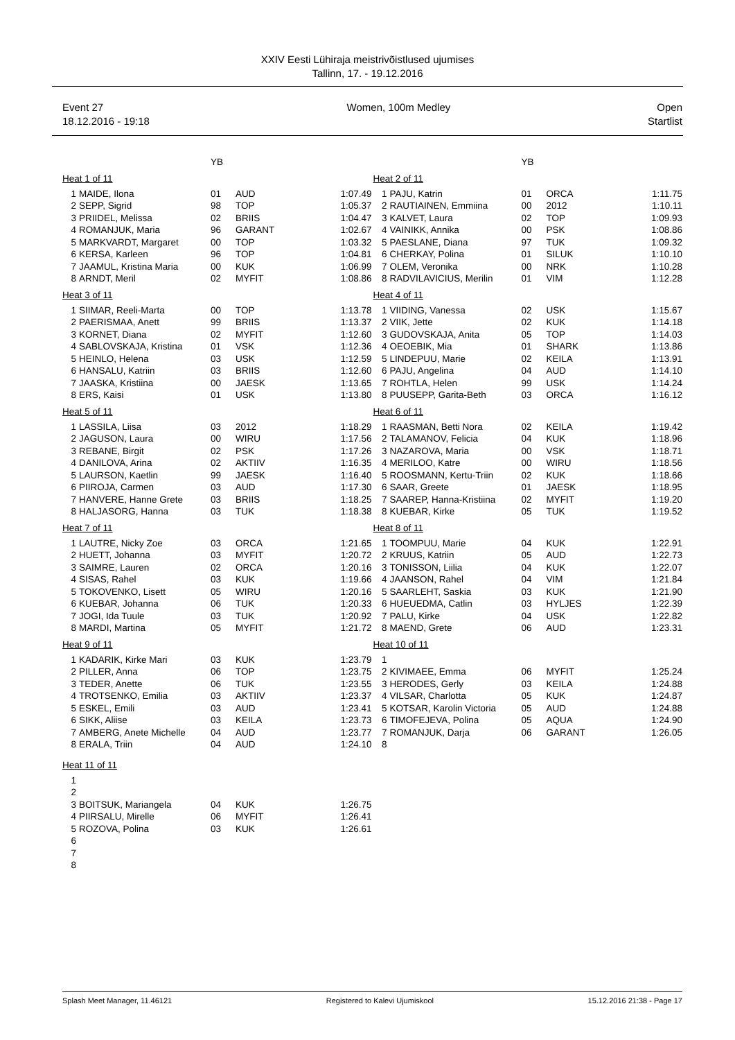XXIV Eesti Lühiraja meistrivõistlused ujumises
Tallinn, 17. - 19.12.2016
Event 27
18.12.2016 - 19:18
Women, 100m Medley Open
Startlist
| | | YB | | |
| --- | --- | --- | --- | --- |
| Heat 1 of 11 | | | | |
| 1 | MAIDE, Ilona | 01 | AUD | 1:07.49 |
| 2 | SEPP, Sigrid | 98 | TOP | 1:05.37 |
| 3 | PRIIDEL, Melissa | 02 | BRIIS | 1:04.47 |
| 4 | ROMANJUK, Maria | 96 | GARANT | 1:02.67 |
| 5 | MARKVARDT, Margaret | 00 | TOP | 1:03.32 |
| 6 | KERSA, Karleen | 96 | TOP | 1:04.81 |
| 7 | JAAMUL, Kristina Maria | 00 | KUK | 1:06.99 |
| 8 | ARNDT, Meril | 02 | MYFIT | 1:08.86 |
| Heat 3 of 11 | | | | |
| 1 | SIIMAR, Reeli-Marta | 00 | TOP | 1:13.78 |
| 2 | PAERISMAA, Anett | 99 | BRIIS | 1:13.37 |
| 3 | KORNET, Diana | 02 | MYFIT | 1:12.60 |
| 4 | SABLOVSKAJA, Kristina | 01 | VSK | 1:12.36 |
| 5 | HEINLO, Helena | 03 | USK | 1:12.59 |
| 6 | HANSALU, Katriin | 03 | BRIIS | 1:12.60 |
| 7 | JAASKA, Kristiina | 00 | JAESK | 1:13.65 |
| 8 | ERS, Kaisi | 01 | USK | 1:13.80 |
| Heat 5 of 11 | | | | |
| 1 | LASSILA, Liisa | 03 | 2012 | 1:18.29 |
| 2 | JAGUSON, Laura | 00 | WIRU | 1:17.56 |
| 3 | REBANE, Birgit | 02 | PSK | 1:17.26 |
| 4 | DANILOVA, Arina | 02 | AKTIIV | 1:16.35 |
| 5 | LAURSON, Kaetlin | 99 | JAESK | 1:16.40 |
| 6 | PIIROJA, Carmen | 03 | AUD | 1:17.30 |
| 7 | HANVERE, Hanne Grete | 03 | BRIIS | 1:18.25 |
| 8 | HALJASORG, Hanna | 03 | TUK | 1:18.38 |
| Heat 7 of 11 | | | | |
| 1 | LAUTRE, Nicky Zoe | 03 | ORCA | 1:21.65 |
| 2 | HUETT, Johanna | 03 | MYFIT | 1:20.72 |
| 3 | SAIMRE, Lauren | 02 | ORCA | 1:20.16 |
| 4 | SISAS, Rahel | 03 | KUK | 1:19.66 |
| 5 | TOKOVENKO, Lisett | 05 | WIRU | 1:20.16 |
| 6 | KUEBAR, Johanna | 06 | TUK | 1:20.33 |
| 7 | JOGI, Ida Tuule | 03 | TUK | 1:20.92 |
| 8 | MARDI, Martina | 05 | MYFIT | 1:21.72 |
| Heat 9 of 11 | | | | |
| 1 | KADARIK, Kirke Mari | 03 | KUK | 1:23.79 |
| 2 | PILLER, Anna | 06 | TOP | 1:23.75 |
| 3 | TEDER, Anette | 06 | TUK | 1:23.55 |
| 4 | TROTSENKO, Emilia | 03 | AKTIIV | 1:23.37 |
| 5 | ESKEL, Emili | 03 | AUD | 1:23.41 |
| 6 | SIKK, Aliise | 03 | KEILA | 1:23.73 |
| 7 | AMBERG, Anete Michelle | 04 | AUD | 1:23.77 |
| 8 | ERALA, Triin | 04 | AUD | 1:24.10 |
| Heat 11 of 11 | | | | |
| 1 | | | | |
| 2 | | | | |
| 3 | BOITSUK, Mariangela | 04 | KUK | 1:26.75 |
| 4 | PIIRSALU, Mirelle | 06 | MYFIT | 1:26.41 |
| 5 | ROZOVA, Polina | 03 | KUK | 1:26.61 |
| 6 | | | | |
| 7 | | | | |
| 8 | | | | |
| | | YB | | |
| --- | --- | --- | --- | --- |
| Heat 2 of 11 | | | | |
| 1 | PAJU, Katrin | 01 | ORCA | 1:11.75 |
| 2 | RAUTIAINEN, Emmiina | 00 | 2012 | 1:10.11 |
| 3 | KALVET, Laura | 02 | TOP | 1:09.93 |
| 4 | VAINIKK, Annika | 00 | PSK | 1:08.86 |
| 5 | PAESLANE, Diana | 97 | TUK | 1:09.32 |
| 6 | CHERKAY, Polina | 01 | SILUK | 1:10.10 |
| 7 | OLEM, Veronika | 00 | NRK | 1:10.28 |
| 8 | RADVILAVICIUS, Merilin | 01 | VIM | 1:12.28 |
| Heat 4 of 11 | | | | |
| 1 | VIIDING, Vanessa | 02 | USK | 1:15.67 |
| 2 | VIIK, Jette | 02 | KUK | 1:14.18 |
| 3 | GUDOVSKAJA, Anita | 05 | TOP | 1:14.03 |
| 4 | OEOEBIK, Mia | 01 | SHARK | 1:13.86 |
| 5 | LINDEPUU, Marie | 02 | KEILA | 1:13.91 |
| 6 | PAJU, Angelina | 04 | AUD | 1:14.10 |
| 7 | ROHTLA, Helen | 99 | USK | 1:14.24 |
| 8 | PUUSEPP, Garita-Beth | 03 | ORCA | 1:16.12 |
| Heat 6 of 11 | | | | |
| 1 | RAASMAN, Betti Nora | 02 | KEILA | 1:19.42 |
| 2 | TALAMANOV, Felicia | 04 | KUK | 1:18.96 |
| 3 | NAZAROVA, Maria | 00 | VSK | 1:18.71 |
| 4 | MERILOO, Katre | 00 | WIRU | 1:18.56 |
| 5 | ROOSMANN, Kertu-Triin | 02 | KUK | 1:18.66 |
| 6 | SAAR, Greete | 01 | JAESK | 1:18.95 |
| 7 | SAAREP, Hanna-Kristiina | 02 | MYFIT | 1:19.20 |
| 8 | KUEBAR, Kirke | 05 | TUK | 1:19.52 |
| Heat 8 of 11 | | | | |
| 1 | TOOMPUU, Marie | 04 | KUK | 1:22.91 |
| 2 | KRUUS, Katriin | 05 | AUD | 1:22.73 |
| 3 | TONISSON, Liilia | 04 | KUK | 1:22.07 |
| 4 | JAANSON, Rahel | 04 | VIM | 1:21.84 |
| 5 | SAARLEHT, Saskia | 03 | KUK | 1:21.90 |
| 6 | HUEUEDMA, Catlin | 03 | HYLJES | 1:22.39 |
| 7 | PALU, Kirke | 04 | USK | 1:22.82 |
| 8 | MAEND, Grete | 06 | AUD | 1:23.31 |
| Heat 10 of 11 | | | | |
| 1 | | | | |
| 2 | KIVIMAEE, Emma | 06 | MYFIT | 1:25.24 |
| 3 | HERODES, Gerly | 03 | KEILA | 1:24.88 |
| 4 | VILSAR, Charlotta | 05 | KUK | 1:24.87 |
| 5 | KOTSAR, Karolin Victoria | 05 | AUD | 1:24.88 |
| 6 | TIMOFEJEVA, Polina | 05 | AQUA | 1:24.90 |
| 7 | ROMANJUK, Darja | 06 | GARANT | 1:26.05 |
| 8 | | | | |
Splash Meet Manager, 11.46121 Registered to Kalevi Ujumiskool 15.12.2016 21:38 - Page 17